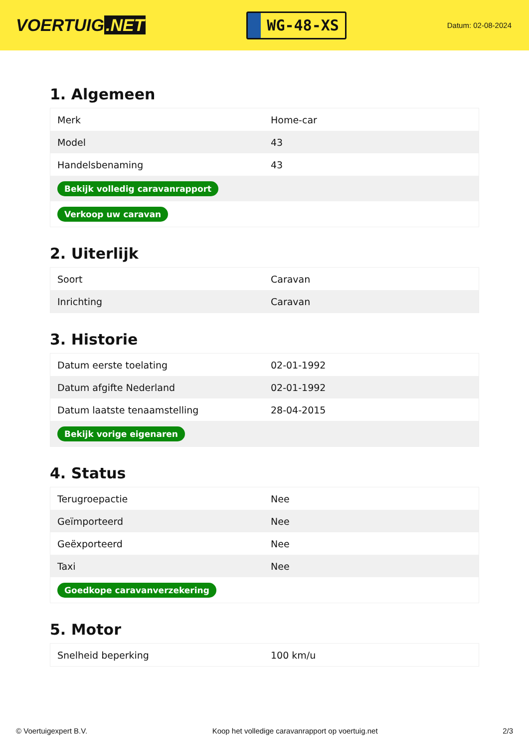VOERTUIG.NET
WG-48-XS
Datum: 02-08-2024
1. Algemeen
| Merk | Home-car |
| Model | 43 |
| Handelsbenaming | 43 |
| Bekijk volledig caravanrapport | |
| Verkoop uw caravan | |
2. Uiterlijk
| Soort | Caravan |
| Inrichting | Caravan |
3. Historie
| Datum eerste toelating | 02-01-1992 |
| Datum afgifte Nederland | 02-01-1992 |
| Datum laatste tenaamstelling | 28-04-2015 |
| Bekijk vorige eigenaren | |
4. Status
| Terugroepactie | Nee |
| Geïmporteerd | Nee |
| Geëxporteerd | Nee |
| Taxi | Nee |
| Goedkope caravanverzekering | |
5. Motor
| Snelheid beperking | 100 km/u |
© Voertuigexpert B.V. Koop het volledige caravanrapport op voertuig.net 2/3